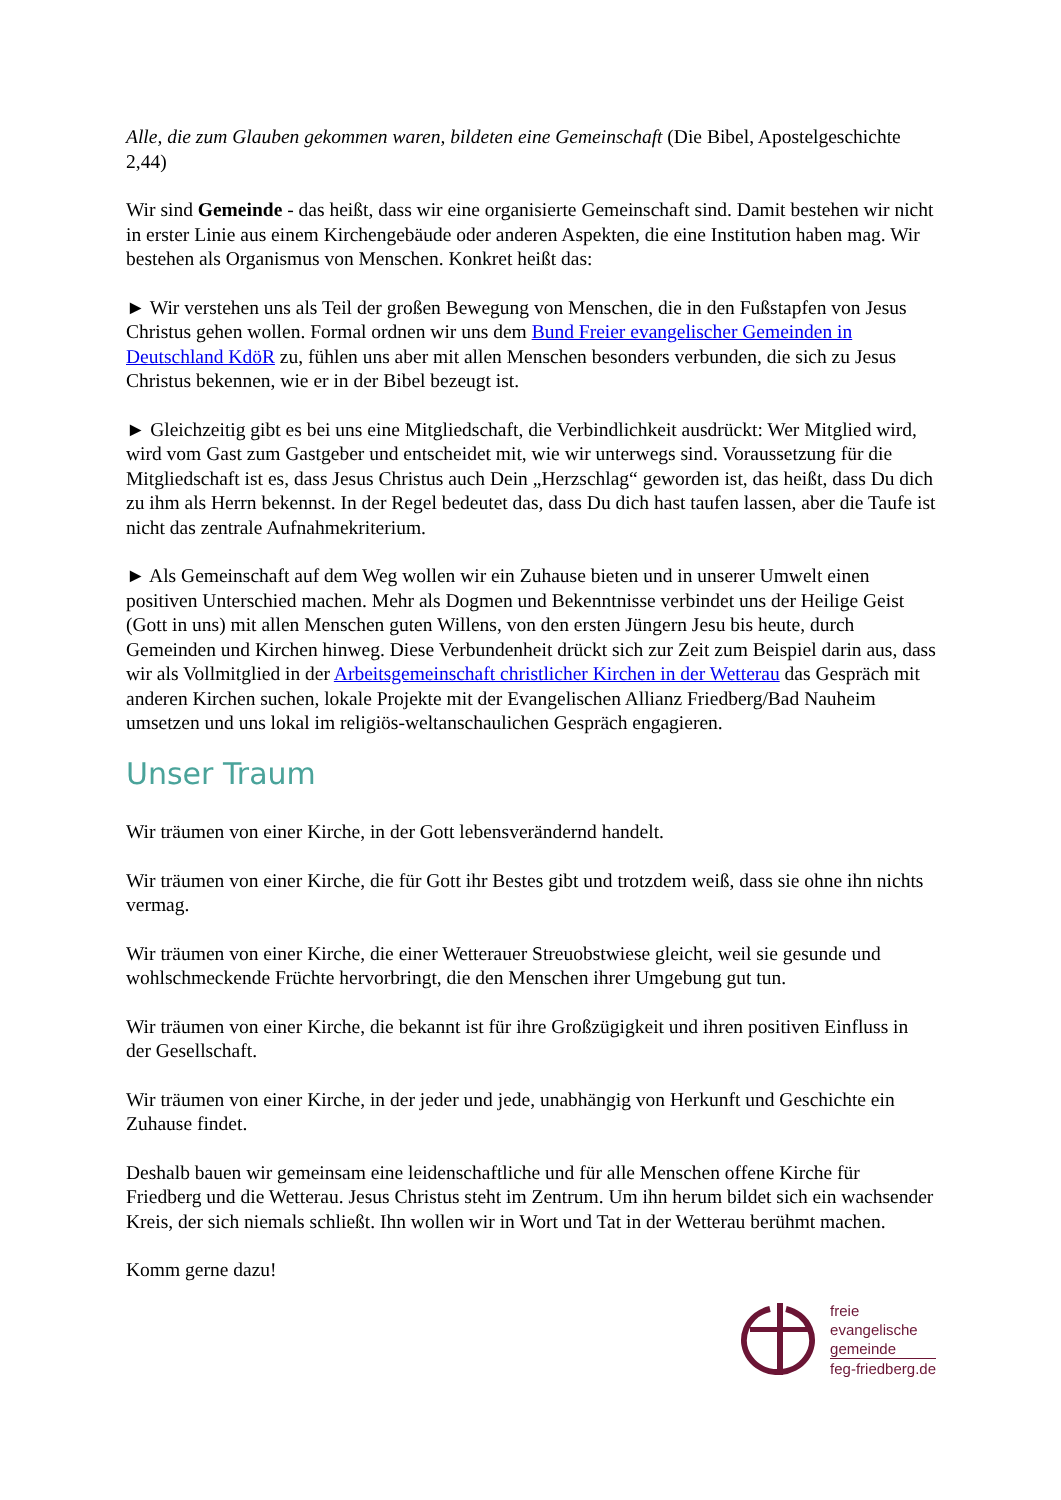Alle, die zum Glauben gekommen waren, bildeten eine Gemeinschaft (Die Bibel, Apostelgeschichte 2,44)
Wir sind Gemeinde - das heißt, dass wir eine organisierte Gemeinschaft sind. Damit bestehen wir nicht in erster Linie aus einem Kirchengebäude oder anderen Aspekten, die eine Institution haben mag. Wir bestehen als Organismus von Menschen. Konkret heißt das:
► Wir verstehen uns als Teil der großen Bewegung von Menschen, die in den Fußstapfen von Jesus Christus gehen wollen. Formal ordnen wir uns dem Bund Freier evangelischer Gemeinden in Deutschland KdöR zu, fühlen uns aber mit allen Menschen besonders verbunden, die sich zu Jesus Christus bekennen, wie er in der Bibel bezeugt ist.
► Gleichzeitig gibt es bei uns eine Mitgliedschaft, die Verbindlichkeit ausdrückt: Wer Mitglied wird, wird vom Gast zum Gastgeber und entscheidet mit, wie wir unterwegs sind. Voraussetzung für die Mitgliedschaft ist es, dass Jesus Christus auch Dein „Herzschlag“ geworden ist, das heißt, dass Du dich zu ihm als Herrn bekennst. In der Regel bedeutet das, dass Du dich hast taufen lassen, aber die Taufe ist nicht das zentrale Aufnahmekriterium.
► Als Gemeinschaft auf dem Weg wollen wir ein Zuhause bieten und in unserer Umwelt einen positiven Unterschied machen. Mehr als Dogmen und Bekenntnisse verbindet uns der Heilige Geist (Gott in uns) mit allen Menschen guten Willens, von den ersten Jüngern Jesu bis heute, durch Gemeinden und Kirchen hinweg. Diese Verbundenheit drückt sich zur Zeit zum Beispiel darin aus, dass wir als Vollmitglied in der Arbeitsgemeinschaft christlicher Kirchen in der Wetterau das Gespräch mit anderen Kirchen suchen, lokale Projekte mit der Evangelischen Allianz Friedberg/Bad Nauheim umsetzen und uns lokal im religiös-weltanschaulichen Gespräch engagieren.
Unser Traum
Wir träumen von einer Kirche, in der Gott lebensverändernd handelt.
Wir träumen von einer Kirche, die für Gott ihr Bestes gibt und trotzdem weiß, dass sie ohne ihn nichts vermag.
Wir träumen von einer Kirche, die einer Wetterauer Streuobstwiese gleicht, weil sie gesunde und wohlschmeckende Früchte hervorbringt, die den Menschen ihrer Umgebung gut tun.
Wir träumen von einer Kirche, die bekannt ist für ihre Großzügigkeit und ihren positiven Einfluss in der Gesellschaft.
Wir träumen von einer Kirche, in der jeder und jede, unabhängig von Herkunft und Geschichte ein Zuhause findet.
Deshalb bauen wir gemeinsam eine leidenschaftliche und für alle Menschen offene Kirche für Friedberg und die Wetterau. Jesus Christus steht im Zentrum. Um ihn herum bildet sich ein wachsender Kreis, der sich niemals schließt. Ihn wollen wir in Wort und Tat in der Wetterau berühmt machen.
Komm gerne dazu!
freie
evangelische
gemeinde
feg-friedberg.de